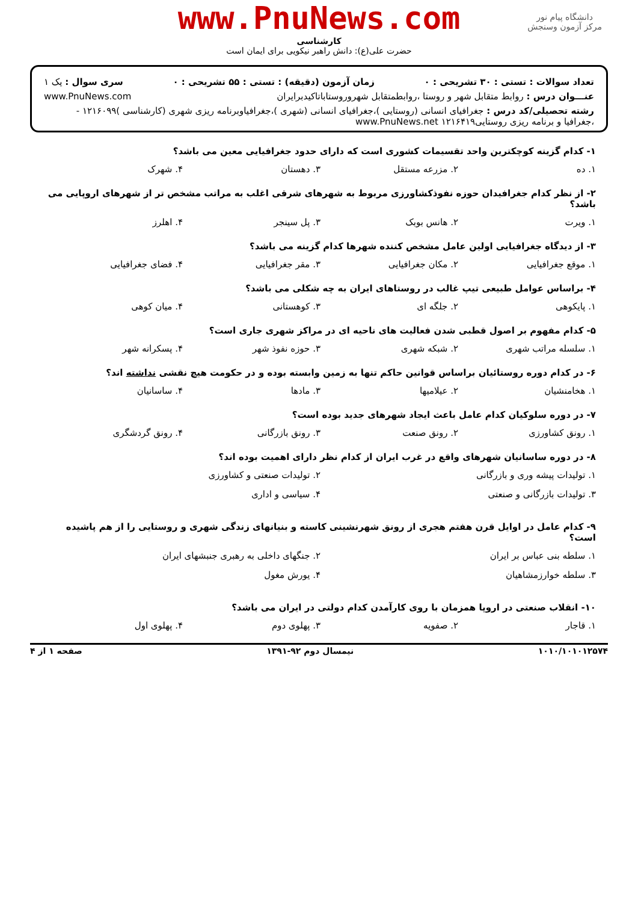دانشگاه پیام نور
مرکز آزمون وسنجش
www.PnuNews.com
کارشناسی
حضرت علی(ع): دانش راهبر نیکویی برای ایمان است
تعداد سوالات : تستی : ۳۰ تشریحی : ۰ زمان آزمون (دقیقه) : تستی : ۵۵ تشریحی : ۰ سری سوال : یک ۱
عنـــوان درس : روابط متقابل شهر و روستا ،روابطمتقابل شهروروستاباتاکیدبرایران www.PnuNews.com
رشته تحصیلی/کد درس : جغرافیای انسانی (روستایی )،جغرافیای انسانی (شهری )،جغرافیاوبرنامه ریزی شهری (کارشناسی )۱۲۱۶۰۹۹ - ،جغرافیا و برنامه ریزی روستایی۱۲۱۶۴۱۹ www.PnuNews.net
۱- کدام گزینه کوچکترین واحد تقسیمات کشوری است که دارای حدود جغرافیایی معین می باشد؟
۱. ده ۲. مزرعه مستقل ۳. دهستان ۴. شهرک
۲- از نظر کدام جغرافیدان حوزه نفوذکشاورزی مربوط به شهرهای شرقی اغلب به مراتب مشخص تر از شهرهای اروپایی می باشد؟
۱. ویرت ۲. هانس بوبک ۳. پل سینجر ۴. اهلرز
۳- از دیدگاه جغرافیایی اولین عامل مشخص کننده شهرها کدام گزینه می باشد؟
۱. موقع جغرافیایی ۲. مکان جغرافیایی ۳. مقر جغرافیایی ۴. فضای جغرافیایی
۴- براساس عوامل طبیعی تیپ غالب در روستاهای ایران به چه شکلی می باشد؟
۱. پایکوهی ۲. جلگه ای ۳. کوهستانی ۴. میان کوهی
۵- کدام مفهوم بر اصول قطبی شدن فعالیت های ناحیه ای در مراکز شهری جاری است؟
۱. سلسله مراتب شهری ۲. شبکه شهری ۳. حوزه نفوذ شهر ۴. پسکرانه شهر
۶- در کدام دوره روستائیان براساس قوانین حاکم تنها به زمین وابسته بوده و در حکومت هیچ نقشی نداشته اند؟
۱. هخامنشیان ۲. عیلامیها ۳. مادها ۴. ساسانیان
۷- در دوره سلوکیان کدام عامل باعث ایجاد شهرهای جدید بوده است؟
۱. رونق کشاورزی ۲. رونق صنعت ۳. رونق بازرگانی ۴. رونق گردشگری
۸- در دوره ساسانیان شهرهای واقع در غرب ایران از کدام نظر دارای اهمیت بوده اند؟
۱. تولیدات پیشه وری و بازرگانی ۲. تولیدات صنعتی و کشاورزی ۳. تولیدات بازرگانی و صنعتی ۴. سیاسی و اداری
۹- کدام عامل در اوایل قرن هفتم هجری از رونق شهرنشینی کاسته و بنیانهای زندگی شهری و روستایی را از هم پاشیده است؟
۱. سلطه بنی عباس بر ایران ۲. جنگهای داخلی به رهبری جنبشهای ایران ۳. سلطه خوارزمشاهیان ۴. یورش مغول
۱۰- انقلاب صنعتی در اروپا همزمان با روی کارآمدن کدام دولتی در ایران می باشد؟
۱. قاجار ۲. صفویه ۳. پهلوی دوم ۴. پهلوی اول
۱۰۱۰/۱۰۱۰۱۲۵۷۴ نیمسال دوم ۹۲-۱۳۹۱ صفحه ۱ از ۴